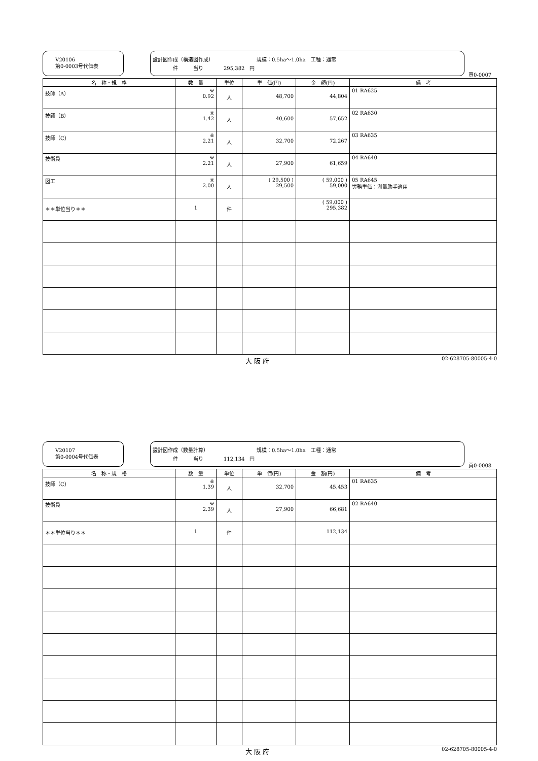V20106
第0-0003号代価表
設計図作成（構造図作成）　　　　　　　　　規模：0.5ha～1.0ha　工種：通常
　　　　件　　　当り　　　　295,382　円
頁0-0007
| 名 称・規 格 | 数 量 | 単位 | 単 価(円) | 金 額(円) | 備 考 |
| --- | --- | --- | --- | --- | --- |
| 技師（A） | ※ 0.92 | 人 | 48,700 | 44,804 | 01 RA625 |
| 技師（B） | ※ 1.42 | 人 | 40,600 | 57,652 | 02 RA630 |
| 技師（C） | ※ 2.21 | 人 | 32,700 | 72,267 | 03 RA635 |
| 技術員 | ※ 2.21 | 人 | 27,900 | 61,659 | 04 RA640 |
| 図工 | ※ 2.00 | 人 | ( 29,500 ) 29,500 | ( 59,000 ) 59,000 | 05 RA645 労務単価：測量助手適用 |
| ＊＊単位当り＊＊ | 1 | 件 | | ( 59,000 ) 295,382 | |
大 阪 府 02-628705-80005-4-0
V20107
第0-0004号代価表
設計図作成（数量計算）　　　　　　　　　　規模：0.5ha～1.0ha　工種：通常
　　　　件　　　当り　　　　112,134　円
頁0-0008
| 名 称・規 格 | 数 量 | 単位 | 単 価(円) | 金 額(円) | 備 考 |
| --- | --- | --- | --- | --- | --- |
| 技師（C） | ※ 1.39 | 人 | 32,700 | 45,453 | 01 RA635 |
| 技術員 | ※ 2.39 | 人 | 27,900 | 66,681 | 02 RA640 |
| ＊＊単位当り＊＊ | 1 | 件 | | 112,134 | |
大 阪 府 02-628705-80005-4-0